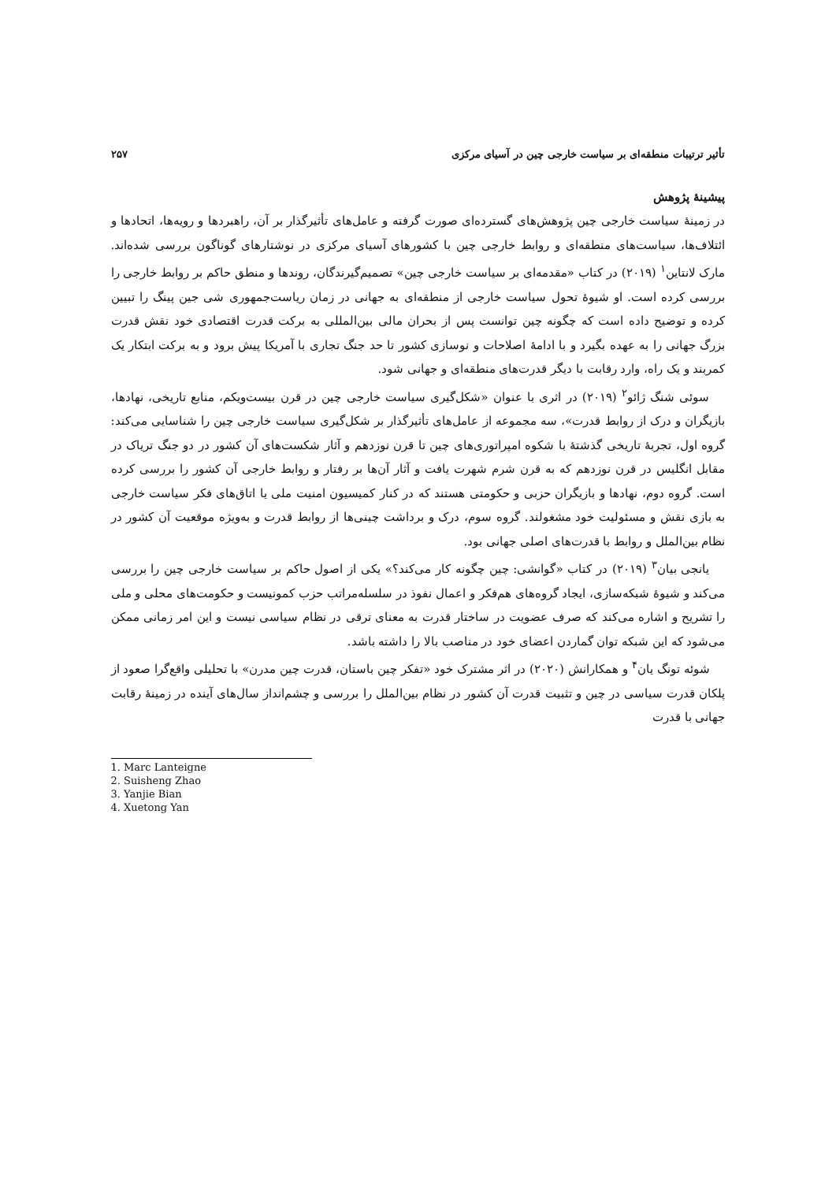تأثیر ترتیبات منطقه‌ای بر سیاست خارجی چین در آسیای مرکزی ۲۵۷
پیشینهٔ پژوهش
در زمینهٔ سیاست خارجی چین پژوهش‌های گسترده‌ای صورت گرفته و عامل‌های تأثیرگذار بر آن، راهبردها و رویه‌ها، اتحادها و ائتلاف‌ها، سیاست‌های منطقه‌ای و روابط خارجی چین با کشورهای آسیای مرکزی در نوشتارهای گوناگون بررسی شده‌اند. مارک لانتاین<sup>۱</sup> (۲۰۱۹) در کتاب «مقدمه‌ای بر سیاست خارجی چین» تصمیم‌گیرندگان، روندها و منطق حاکم بر روابط خارجی را بررسی کرده است. او شیوهٔ تحول سیاست خارجی از منطقه‌ای به جهانی در زمان ریاست‌جمهوری شی جین پینگ را تبیین کرده و توضیح داده است که چگونه چین توانست پس از بحران مالی بین‌المللی به برکت قدرت اقتصادی خود نقش قدرت بزرگ جهانی را به عهده بگیرد و با ادامهٔ اصلاحات و نوسازی کشور تا حد جنگ تجاری با آمریکا پیش برود و به برکت ابتکار یک کمربند و یک راه، وارد رقابت با دیگر قدرت‌های منطقه‌ای و جهانی شود.
سوئی شنگ ژائو<sup>۲</sup> (۲۰۱۹) در اثری با عنوان «شکل‌گیری سیاست خارجی چین در قرن بیست‌ویکم، منابع تاریخی، نهادها، بازیگران و درک از روابط قدرت»، سه مجموعه از عامل‌های تأثیرگذار بر شکل‌گیری سیاست خارجی چین را شناسایی می‌کند: گروه اول، تجربهٔ تاریخی گذشتهٔ با شکوه امپراتوری‌های چین تا قرن نوزدهم و آثار شکست‌های آن کشور در دو جنگ تریاک در مقابل انگلیس در قرن نوزدهم که به قرن شرم شهرت یافت و آثار آن‌ها بر رفتار و روابط خارجی آن کشور را بررسی کرده است. گروه دوم، نهادها و بازیگران حزبی و حکومتی هستند که در کنار کمیسیون امنیت ملی یا اتاق‌های فکر سیاست خارجی به بازی نقش و مسئولیت خود مشغولند. گروه سوم، درک و برداشت چینی‌ها از روابط قدرت و به‌ویژه موقعیت آن کشور در نظام بین‌الملل و روابط با قدرت‌های اصلی جهانی بود.
یانجی بیان<sup>۳</sup> (۲۰۱۹) در کتاب «گوانشی: چین چگونه کار می‌کند؟» یکی از اصول حاکم بر سیاست خارجی چین را بررسی می‌کند و شیوهٔ شبکه‌سازی، ایجاد گروه‌های هم‌فکر و اعمال نفوذ در سلسله‌مراتب حزب کمونیست و حکومت‌های محلی و ملی را تشریح و اشاره می‌کند که صرف عضویت در ساختار قدرت به معنای ترقی در نظام سیاسی نیست و این امر زمانی ممکن می‌شود که این شبکه توان گماردن اعضای خود در مناصب بالا را داشته باشد.
شوئه تونگ یان<sup>۴</sup> و همکارانش (۲۰۲۰) در اثر مشترک خود «تفکر چین باستان، قدرت چین مدرن» با تحلیلی واقع‌گرا صعود از پلکان قدرت سیاسی در چین و تثبیت قدرت آن کشور در نظام بین‌الملل را بررسی و چشم‌انداز سال‌های آینده در زمینهٔ رقابت جهانی با قدرت
1. Marc Lanteigne
2. Suisheng Zhao
3. Yanjie Bian
4. Xuetong Yan